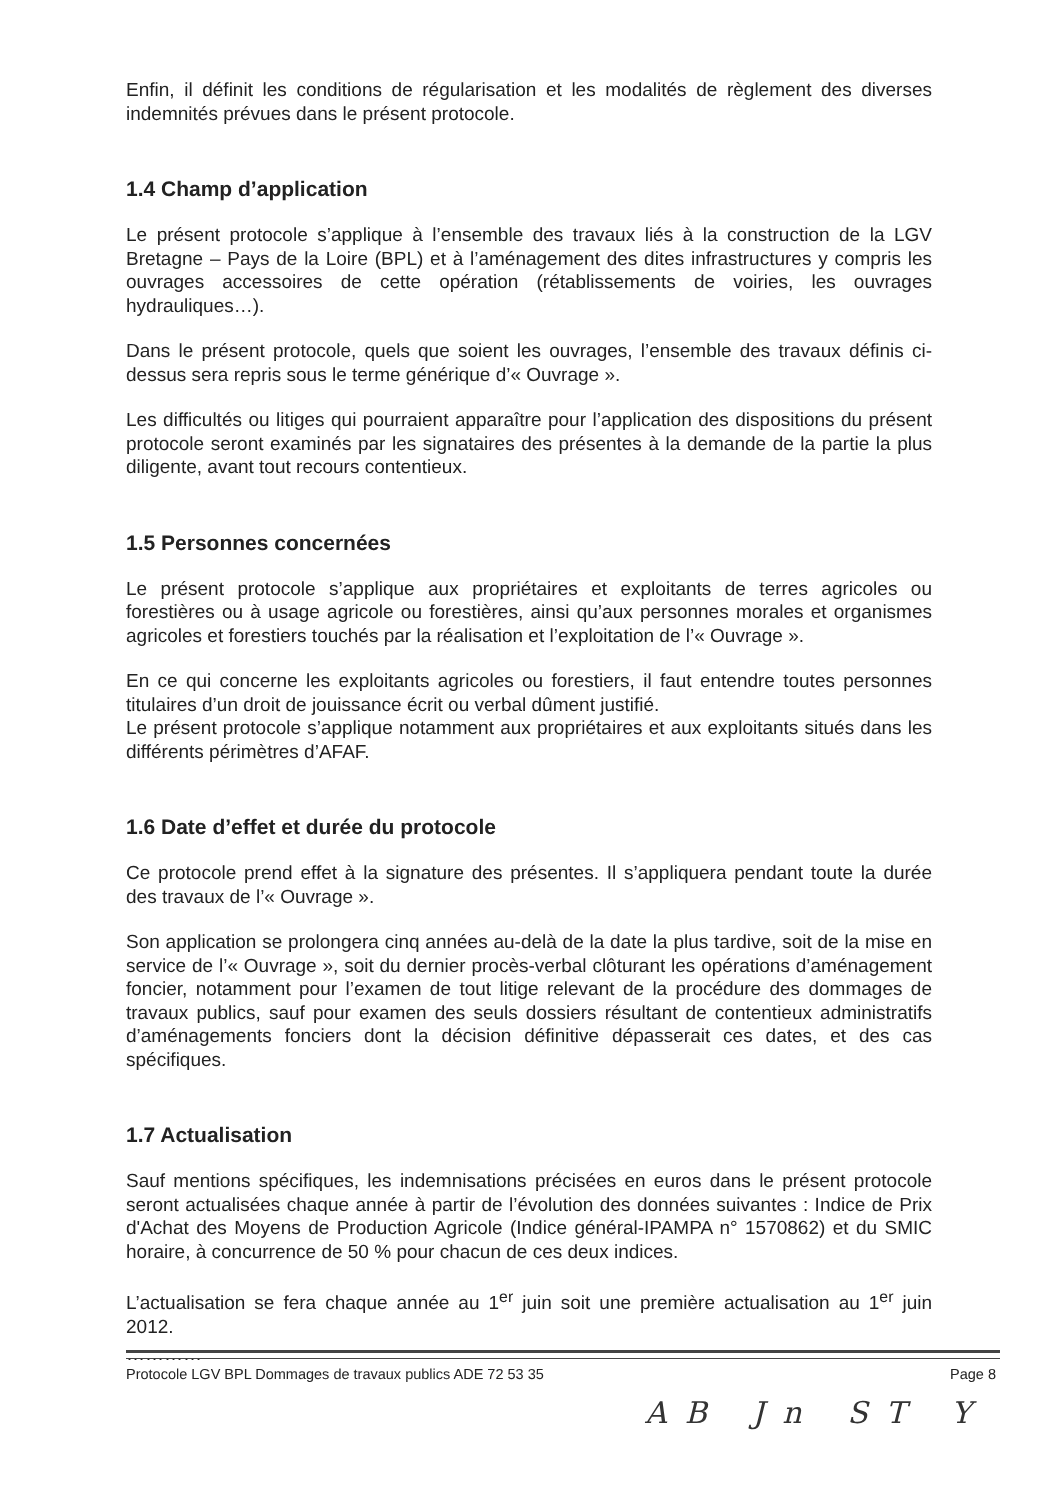Enfin, il définit les conditions de régularisation et les modalités de règlement des diverses indemnités prévues dans le présent protocole.
1.4 Champ d’application
Le présent protocole s’applique à l’ensemble des travaux liés à la construction de la LGV Bretagne – Pays de la Loire (BPL) et à l’aménagement des dites infrastructures y compris les ouvrages accessoires de cette opération (rétablissements de voiries, les ouvrages hydrauliques…).
Dans le présent protocole, quels que soient les ouvrages, l’ensemble des travaux définis ci-dessus sera repris sous le terme générique d’« Ouvrage ».
Les difficultés ou litiges qui pourraient apparaître pour l’application des dispositions du présent protocole seront examinés par les signataires des présentes à la demande de la partie la plus diligente, avant tout recours contentieux.
1.5 Personnes concernées
Le présent protocole s’applique aux propriétaires et exploitants de terres agricoles ou forestières ou à usage agricole ou forestières, ainsi qu’aux personnes morales et organismes agricoles et forestiers touchés par la réalisation et l’exploitation de l’« Ouvrage ».
En ce qui concerne les exploitants agricoles ou forestiers, il faut entendre toutes personnes titulaires d’un droit de jouissance écrit ou verbal dûment justifié.
Le présent protocole s’applique notamment aux propriétaires et aux exploitants situés dans les différents périmètres d’AFAF.
1.6 Date d’effet et durée du protocole
Ce protocole prend effet à la signature des présentes. Il s’appliquera pendant toute la durée des travaux de l’« Ouvrage ».
Son application se prolongera cinq années au-delà de la date la plus tardive, soit de la mise en service de l’« Ouvrage », soit du dernier procès-verbal clôturant les opérations d’aménagement foncier, notamment pour l’examen de tout litige relevant de la procédure des dommages de travaux publics, sauf pour examen des seuls dossiers résultant de contentieux administratifs d’aménagements fonciers dont la décision définitive dépasserait ces dates, et des cas spécifiques.
1.7 Actualisation
Sauf mentions spécifiques, les indemnisations précisées en euros dans le présent protocole seront actualisées chaque année à partir de l’évolution des données suivantes : Indice de Prix d'Achat des Moyens de Production Agricole (Indice général-IPAMPA n° 1570862) et du SMIC horaire, à concurrence de 50 % pour chacun de ces deux indices.
L’actualisation se fera chaque année au 1<sup>er</sup> juin soit une première actualisation au 1<sup>er</sup> juin 2012.
…………
Protocole LGV BPL Dommages de travaux publics ADE 72 53 35 Page 8
AB Jn ST Y